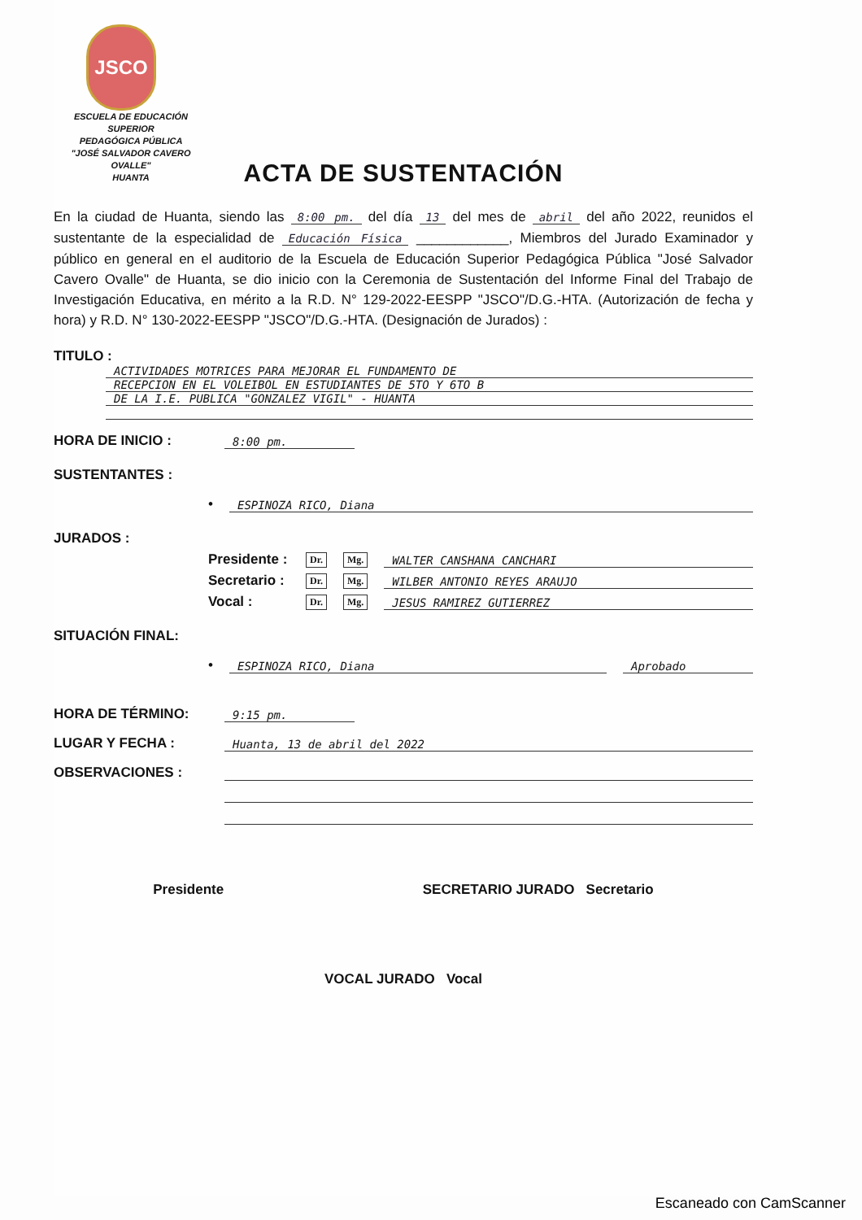JSCO
ESCUELA DE EDUCACIÓN SUPERIOR
PEDAGÓGICA PÚBLICA
"JOSÉ SALVADOR CAVERO OVALLE"
HUANTA
ACTA DE SUSTENTACIÓN
En la ciudad de Huanta, siendo las 8:00 pm. del día 13 del mes de abril del año 2022, reunidos el sustentante de la especialidad de Educación Física ____________, Miembros del Jurado Examinador y público en general en el auditorio de la Escuela de Educación Superior Pedagógica Pública "José Salvador Cavero Ovalle" de Huanta, se dio inicio con la Ceremonia de Sustentación del Informe Final del Trabajo de Investigación Educativa, en mérito a la R.D. N° 129-2022-EESPP "JSCO"/D.G.-HTA. (Autorización de fecha y hora) y R.D. N° 130-2022-EESPP "JSCO"/D.G.-HTA. (Designación de Jurados) :
TITULO :
ACTIVIDADES MOTRICES PARA MEJORAR EL FUNDAMENTO DE
RECEPCION EN EL VOLEIBOL EN ESTUDIANTES DE 5TO Y 6TO B
DE LA I.E. PUBLICA "GONZALEZ VIGIL" - HUANTA
HORA DE INICIO :
8:00 pm.
SUSTENTANTES :
•
ESPINOZA RICO, Diana
JURADOS :
Presidente : Dr. Mg.
WALTER CANSHANA CANCHARI
Secretario : Dr. Mg.
WILBER ANTONIO REYES ARAUJO
Vocal : Dr. Mg.
JESUS RAMIREZ GUTIERREZ
SITUACIÓN FINAL:
•
ESPINOZA RICO, Diana
Aprobado
HORA DE TÉRMINO:
9:15 pm.
LUGAR Y FECHA :
Huanta, 13 de abril del 2022
OBSERVACIONES :
Presidente SECRETARIO JURADO Secretario
VOCAL JURADO Vocal
Escaneado con CamScanner